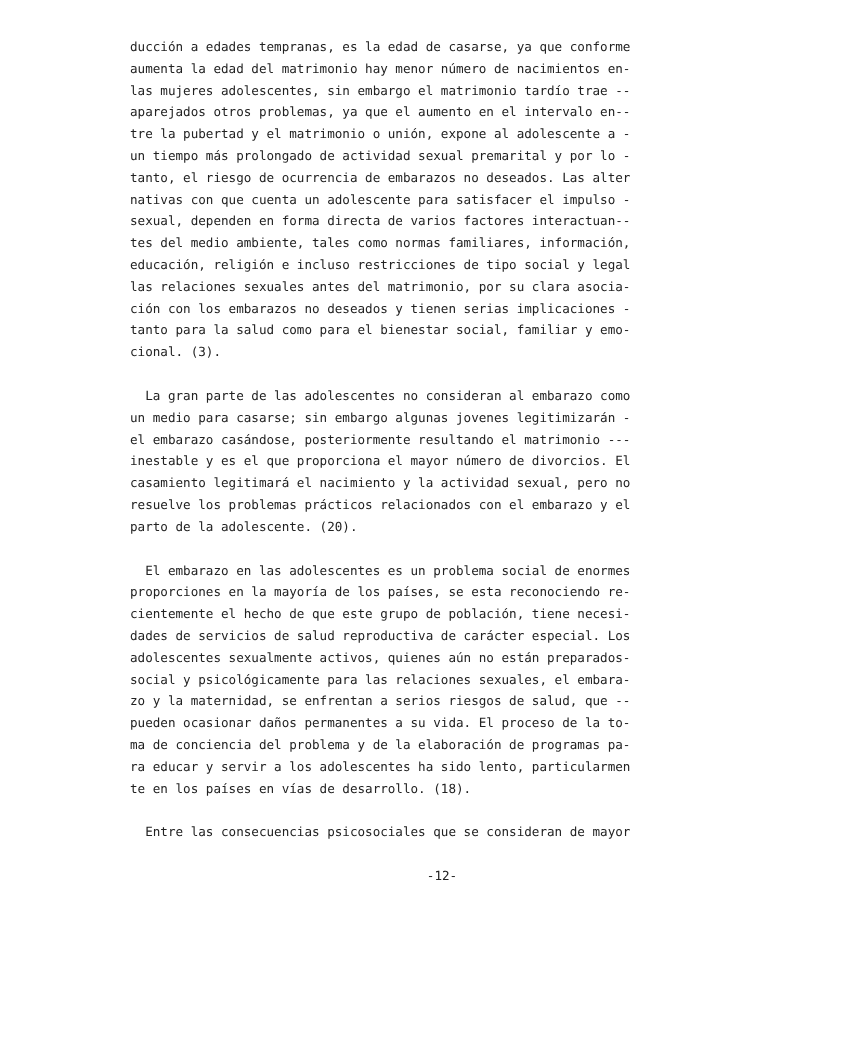ducción a edades tempranas, es la edad de casarse, ya que conforme aumenta la edad del matrimonio hay menor número de nacimientos en- las mujeres adolescentes, sin embargo el matrimonio tardío trae -- aparejados otros problemas, ya que el aumento en el intervalo en-- tre la pubertad y el matrimonio o unión, expone al adolescente a - un tiempo más prolongado de actividad sexual premarital y por lo - tanto, el riesgo de ocurrencia de embarazos no deseados. Las alter nativas con que cuenta un adolescente para satisfacer el impulso - sexual, dependen en forma directa de varios factores interactuan-- tes del medio ambiente, tales como normas familiares, información, educación, religión e incluso restricciones de tipo social y legal las relaciones sexuales antes del matrimonio, por su clara asocia- ción con los embarazos no deseados y tienen serias implicaciones - tanto para la salud como para el bienestar social, familiar y emo- cional. (3).
La gran parte de las adolescentes no consideran al embarazo como un medio para casarse; sin embargo algunas jovenes legitimizarán - el embarazo casándose, posteriormente resultando el matrimonio --- inestable y es el que proporciona el mayor número de divorcios. El casamiento legitimará el nacimiento y la actividad sexual, pero no resuelve los problemas prácticos relacionados con el embarazo y el parto de la adolescente. (20).
El embarazo en las adolescentes es un problema social de enormes proporciones en la mayoría de los países, se esta reconociendo re- cientemente el hecho de que este grupo de población, tiene necesi- dades de servicios de salud reproductiva de carácter especial. Los adolescentes sexualmente activos, quienes aún no están preparados- social y psicológicamente para las relaciones sexuales, el embara- zo y la maternidad, se enfrentan a serios riesgos de salud, que -- pueden ocasionar daños permanentes a su vida. El proceso de la to- ma de conciencia del problema y de la elaboración de programas pa- ra educar y servir a los adolescentes ha sido lento, particularmen te en los países en vías de desarrollo. (18).
Entre las consecuencias psicosociales que se consideran de mayor
-12-